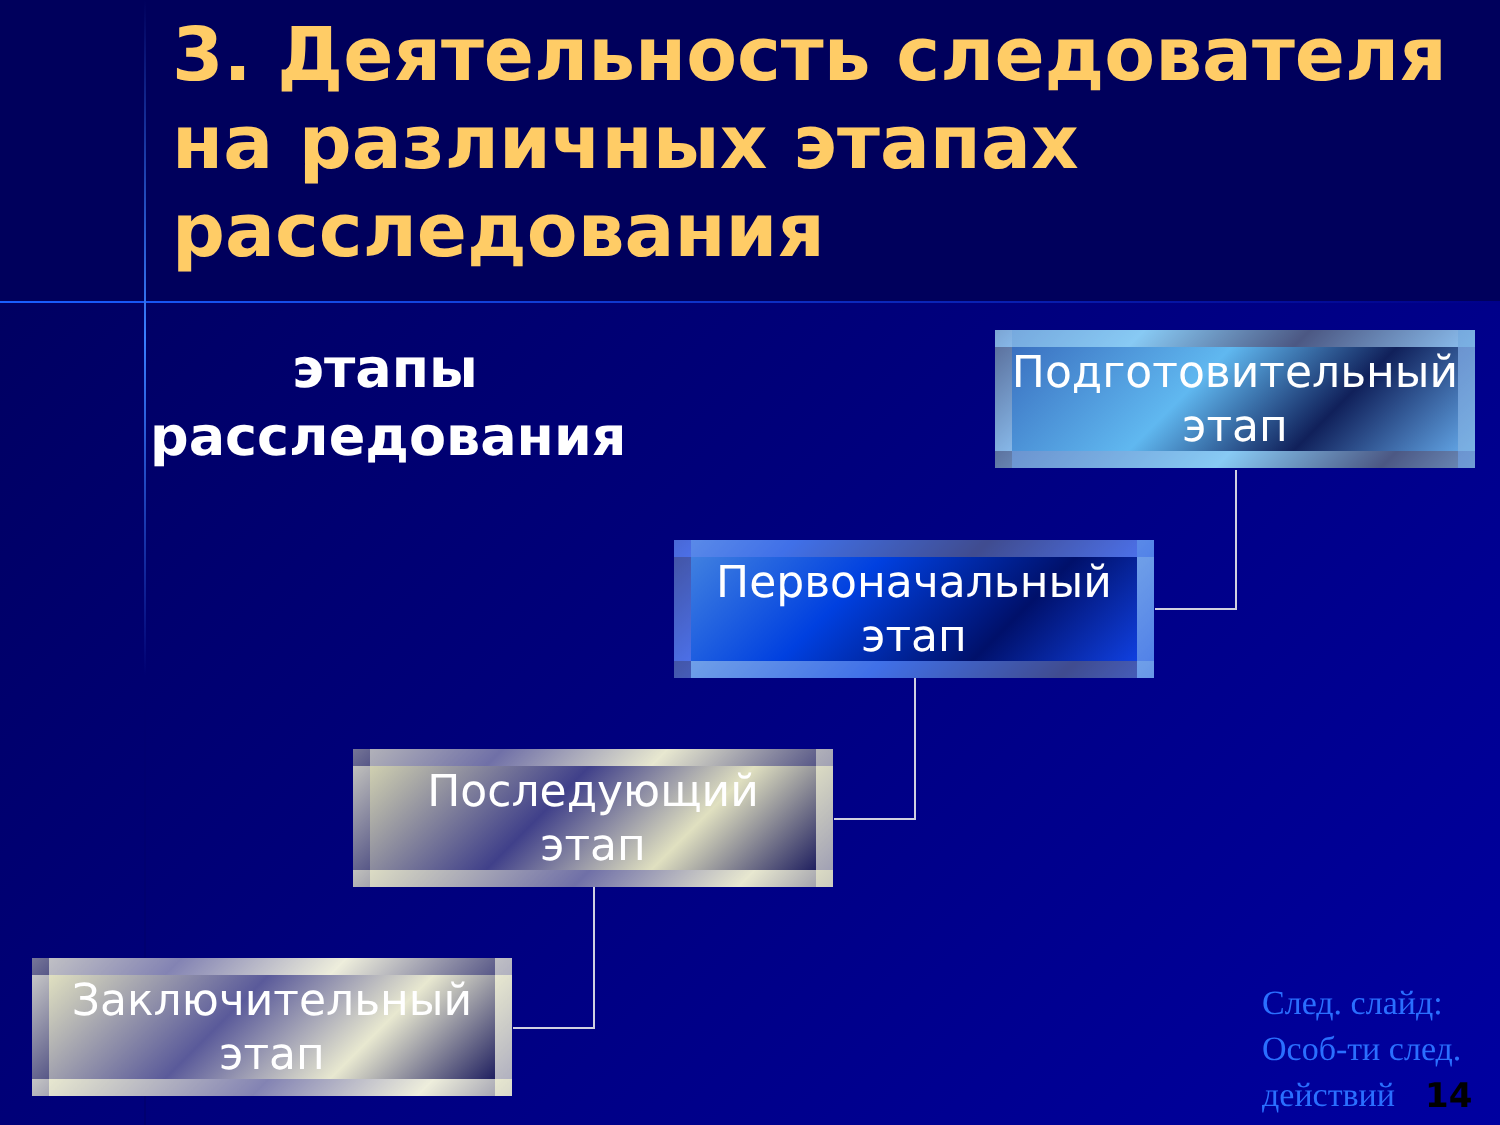3. Деятельность следователя на различных этапах расследования
этапы
расследования
Подготовительный
этап
Первоначальный
этап
Последующий
этап
Заключительный
этап
След. слайд:
Особ-ти след.
действий
14